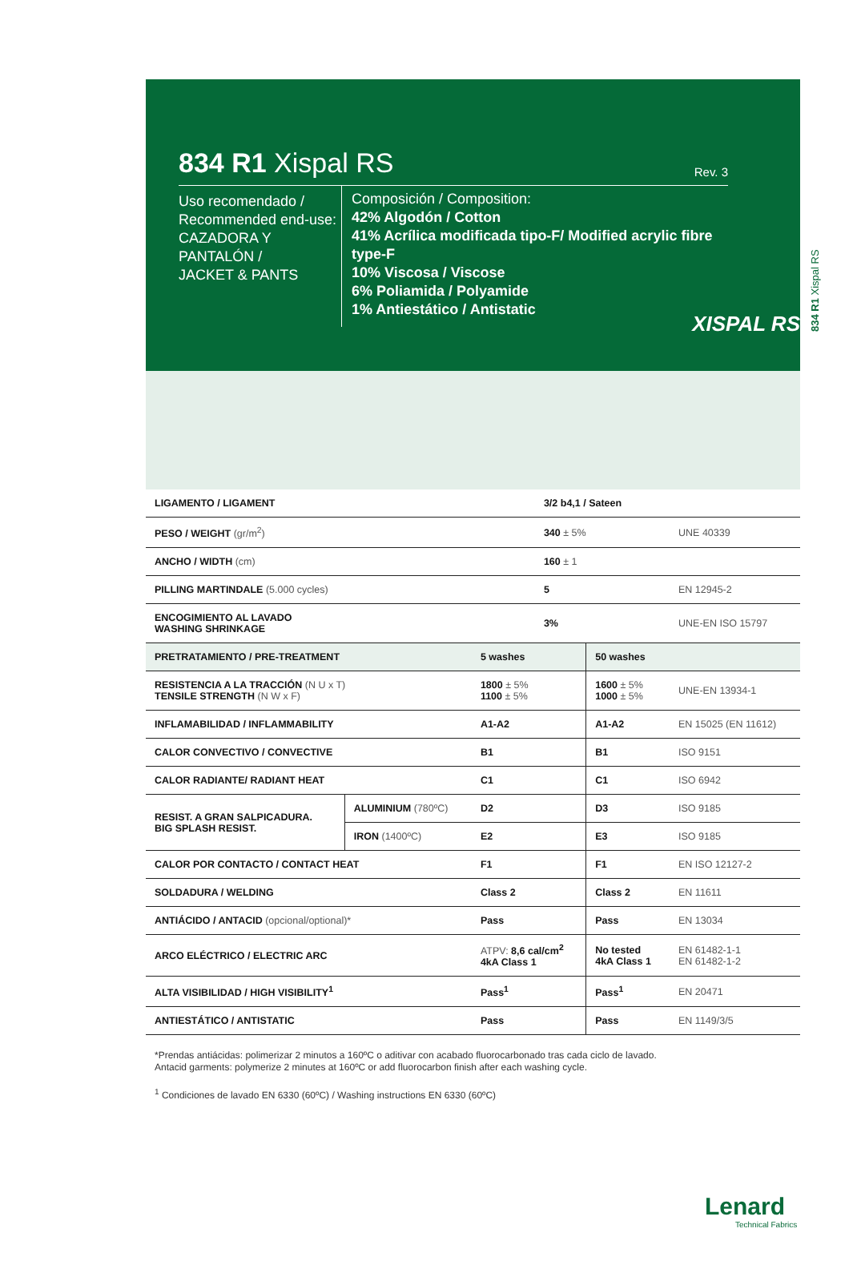834 R1 Xispal RS
834 R1 Xispal RS
Rev. 3
Uso recomendado /
Recommended end-use:
CAZADORA Y PANTALÓN /
JACKET & PANTS
Composición / Composition:
42% Algodón / Cotton
41% Acrílica modificada tipo-F/ Modified acrylic fibre type-F
10% Viscosa / Viscose
6% Poliamida / Polyamide
1% Antiestático / Antistatic
XISPAL RS
| LIGAMENTO / LIGAMENT | | 3/2 b4,1 / Sateen | | |
| PESO / WEIGHT (gr/m<sup>2</sup>) | | 340 ± 5% | | UNE 40339 |
| ANCHO / WIDTH (cm) | | 160 ± 1 | | |
| PILLING MARTINDALE (5.000 cycles) | | 5 | | EN 12945-2 |
| ENCOGIMIENTO AL LAVADO WASHING SHRINKAGE | | 3% | | UNE-EN ISO 15797 |
| PRETRATAMIENTO / PRE-TREATMENT | | 5 washes | 50 washes | |
| RESISTENCIA A LA TRACCIÓN (N U x T) TENSILE STRENGTH (N W x F) | | 1800 ± 5% 1100 ± 5% | 1600 ± 5% 1000 ± 5% | UNE-EN 13934-1 |
| INFLAMABILIDAD / INFLAMMABILITY | | A1-A2 | A1-A2 | EN 15025 (EN 11612) |
| CALOR CONVECTIVO / CONVECTIVE | | B1 | B1 | ISO 9151 |
| CALOR RADIANTE/ RADIANT HEAT | | C1 | C1 | ISO 6942 |
| RESIST. A GRAN SALPICADURA. BIG SPLASH RESIST. | ALUMINIUM (780ºC) | D2 | D3 | ISO 9185 |
| | IRON (1400ºC) | E2 | E3 | ISO 9185 |
| CALOR POR CONTACTO / CONTACT HEAT | | F1 | F1 | EN ISO 12127-2 |
| SOLDADURA / WELDING | | Class 2 | Class 2 | EN 11611 |
| ANTIÁCIDO / ANTACID (opcional/optional)* | | Pass | Pass | EN 13034 |
| ARCO ELÉCTRICO / ELECTRIC ARC | | ATPV: 8,6 cal/cm<sup>2</sup> 4kA Class 1 | No tested 4kA Class 1 | EN 61482-1-1 EN 61482-1-2 |
| ALTA VISIBILIDAD / HIGH VISIBILITY<sup>1</sup> | | Pass<sup>1</sup> | Pass<sup>1</sup> | EN 20471 |
| ANTIESTÁTICO / ANTISTATIC | | Pass | Pass | EN 1149/3/5 |
*Prendas antiácidas: polimerizar 2 minutos a 160ºC o aditivar con acabado fluorocarbonado tras cada ciclo de lavado.
Antacid garments: polymerize 2 minutes at 160ºC or add fluorocarbon finish after each washing cycle.
<sup>1</sup> Condiciones de lavado EN 6330 (60ºC) / Washing instructions EN 6330 (60ºC)
Lenard
Technical Fabrics